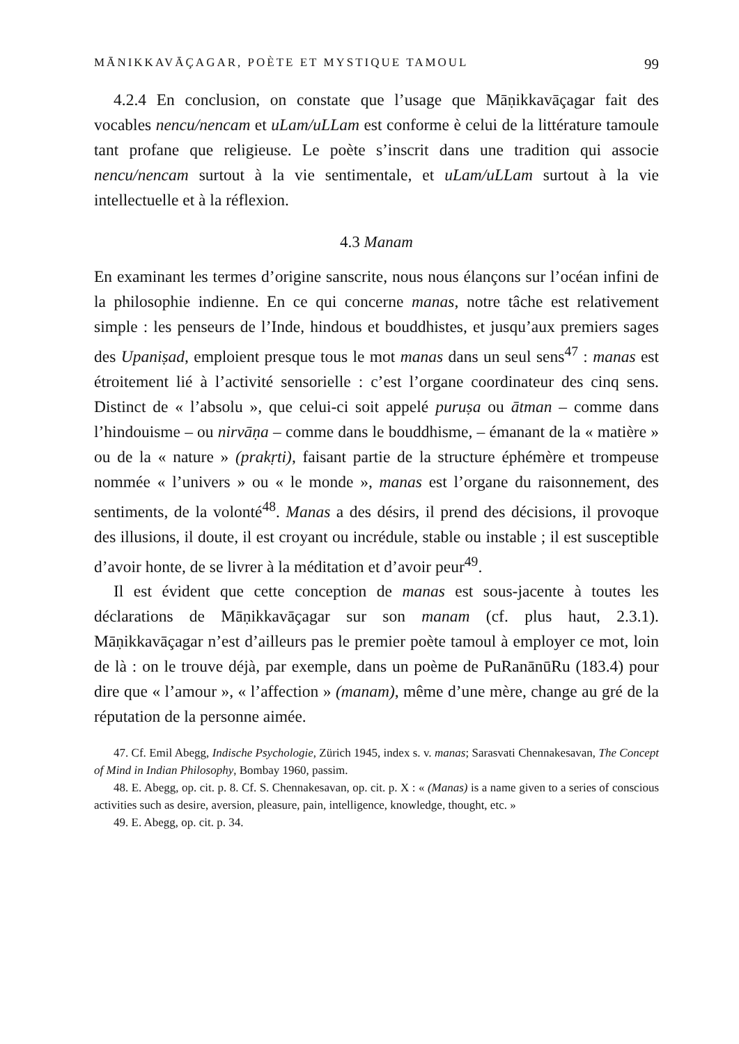MĀNIKKAVĀÇAGAR, POÈTE ET MYSTIQUE TAMOUL 99
4.2.4 En conclusion, on constate que l’usage que Māṇikkavāçagar fait des vocables nencu/nencam et uLam/uLLam est conforme è celui de la littérature tamoule tant profane que religieuse. Le poète s’inscrit dans une tradition qui associe nencu/nencam surtout à la vie sentimentale, et uLam/uLLam surtout à la vie intellectuelle et à la réflexion.
4.3 Manam
En examinant les termes d’origine sanscrite, nous nous élançons sur l’océan infini de la philosophie indienne. En ce qui concerne manas, notre tâche est relativement simple : les penseurs de l’Inde, hindous et bouddhistes, et jusqu’aux premiers sages des Upaniṣad, emploient presque tous le mot manas dans un seul sens<sup>47</sup> : manas est étroitement lié à l’activité sensorielle : c’est l’organe coordinateur des cinq sens. Distinct de « l’absolu », que celui-ci soit appelé puruṣa ou ātman – comme dans l’hindouisme – ou nirvāṇa – comme dans le bouddhisme, – émanant de la « matière » ou de la « nature » (prakṛti), faisant partie de la structure éphémère et trompeuse nommée « l’univers » ou « le monde », manas est l’organe du raisonnement, des sentiments, de la volonté<sup>48</sup>. Manas a des désirs, il prend des décisions, il provoque des illusions, il doute, il est croyant ou incrédule, stable ou instable ; il est susceptible d’avoir honte, de se livrer à la méditation et d’avoir peur<sup>49</sup>.
Il est évident que cette conception de manas est sous-jacente à toutes les déclarations de Māṇikkavāçagar sur son manam (cf. plus haut, 2.3.1). Māṇikkavāçagar n’est d’ailleurs pas le premier poète tamoul à employer ce mot, loin de là : on le trouve déjà, par exemple, dans un poème de PuRanānūRu (183.4) pour dire que « l’amour », « l’affection » (manam), même d’une mère, change au gré de la réputation de la personne aimée.
47. Cf. Emil Abegg, Indische Psychologie, Zürich 1945, index s. v. manas; Sarasvati Chennakesavan, The Concept of Mind in Indian Philosophy, Bombay 1960, passim.
48. E. Abegg, op. cit. p. 8. Cf. S. Chennakesavan, op. cit. p. X : « (Manas) is a name given to a series of conscious activities such as desire, aversion, pleasure, pain, intelligence, knowledge, thought, etc. »
49. E. Abegg, op. cit. p. 34.